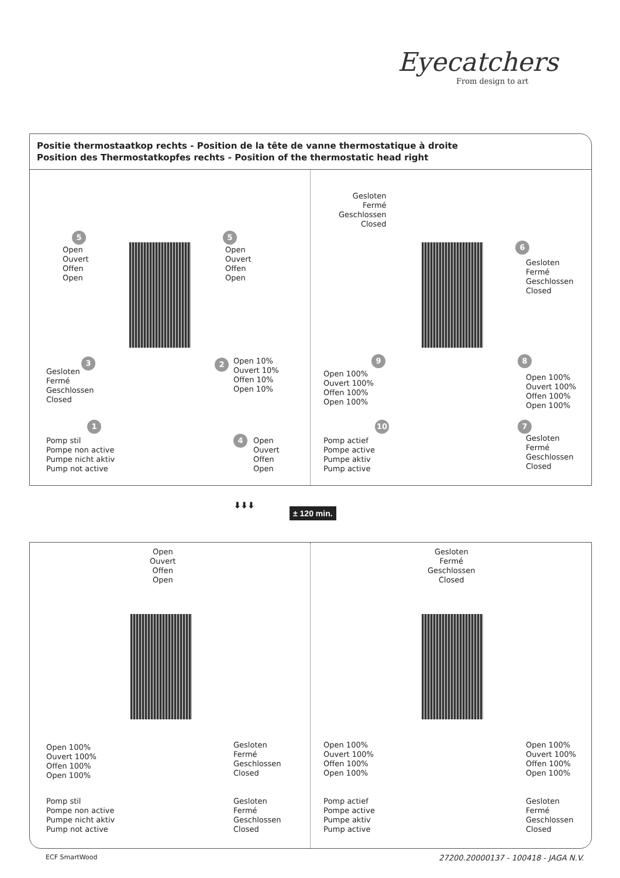Eyecatchers
From design to art
Positie thermostaatkop rechts - Position de la tête de vanne thermostatique à droite
Position des Thermostatkopfes rechts - Position of the thermostatic head right
5
Open
Ouvert
Offen
Open
5
Open
Ouvert
Offen
Open
3
Gesloten
Fermé
Geschlossen
Closed
2
Open 10%
Ouvert 10%
Offen 10%
Open 10%
1
Pomp stil
Pompe non active
Pumpe nicht aktiv
Pump not active
4
Open
Ouvert
Offen
Open
Gesloten
Fermé
Geschlossen
Closed
6
Gesloten
Fermé
Geschlossen
Closed
9
Open 100%
Ouvert 100%
Offen 100%
Open 100%
8
Open 100%
Ouvert 100%
Offen 100%
Open 100%
10
Pomp actief
Pompe active
Pumpe aktiv
Pump active
7
Gesloten
Fermé
Geschlossen
Closed
⬇⬇⬇
± 120 min.
Open
Ouvert
Offen
Open
Open 100%
Ouvert 100%
Offen 100%
Open 100%
Gesloten
Fermé
Geschlossen
Closed
Pomp stil
Pompe non active
Pumpe nicht aktiv
Pump not active
Gesloten
Fermé
Geschlossen
Closed
Gesloten
Fermé
Geschlossen
Closed
Open 100%
Ouvert 100%
Offen 100%
Open 100%
Open 100%
Ouvert 100%
Offen 100%
Open 100%
Pomp actief
Pompe active
Pumpe aktiv
Pump active
Gesloten
Fermé
Geschlossen
Closed
ECF SmartWood
27200.20000137 - 100418 - JAGA N.V.